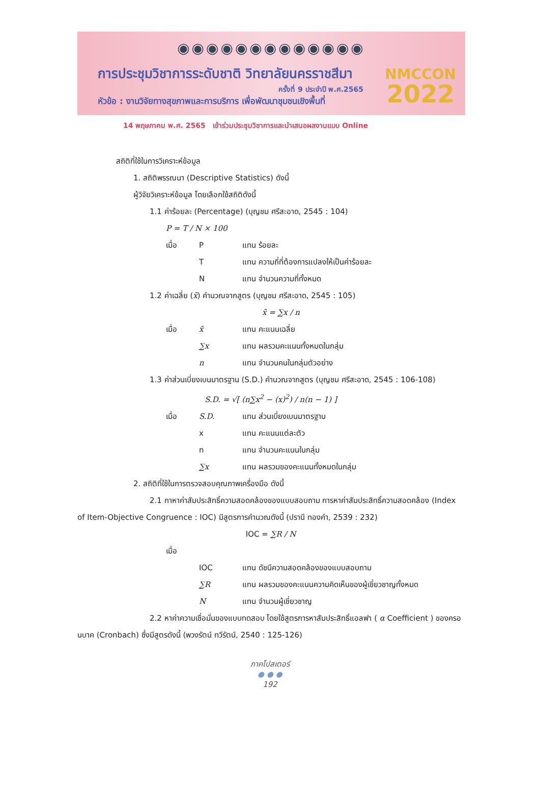◉◉◉◉◉◉◉◉◉◉◉◉◉
การประชุมวิชาการระดับชาติ วิทยาลัยนครราชสีมา
ครั้งที่ 9 ประจำปี พ.ศ.2565
หัวข้อ : งานวิจัยทางสุขภาพและการบริการ เพื่อพัฒนาชุมชนเชิงพื้นที่
14 พฤษภาคม พ.ศ. 2565 เข้าร่วมประชุมวิชาการและนำเสนอผลงานแบบ Online
NMCCON
2022
สถิติที่ใช้ในการวิเคราะห์ข้อมูล
1. สถิติพรรณนา (Descriptive Statistics) ดังนี้
ผู้วิจัยวิเคราะห์ข้อมูล โดยเลือกใช้สถิติดังนี้
1.1 ค่าร้อยละ (Percentage) (บุญชม ศรีสะอาด, 2545 : 104)
P = T / N × 100
เมื่อ P แทน ร้อยละ
Tแทน ความถี่ที่ต้องการแปลงให้เป็นค่าร้อยละ
Nแทน จำนวนความถี่ทั้งหมด
1.2 ค่าเฉลี่ย (x̄) คำนวณจากสูตร (บุญชม ศรีสะอาด, 2545 : 105)
x̄ = ∑x / n
เมื่อ x̄ แทน คะแนนเฉลี่ย
∑x แทน ผลรวมคะแนนทั้งหมดในกลุ่ม
n แทน จำนวนคนในกลุ่มตัวอย่าง
1.3 ค่าส่วนเบี่ยงเบนมาตรฐาน (S.D.) คำนวณจากสูตร (บุญชม ศรีสะอาด, 2545 : 106-108)
S.D. = √[ (n∑x<sup>2</sup> − (x)<sup>2</sup>) / n(n − 1) ]
เมื่อ S.D. แทน ส่วนเบี่ยงเบนมาตรฐาน
x แทน คะแนนแต่ละตัว
n แทน จำนวนคะแนนในกลุ่ม
∑x แทน ผลรวมของคะแนนทั้งหมดในกลุ่ม
2. สถิติที่ใช้ในการตรวจสอบคุณภาพเครื่องมือ ดังนี้
2.1 กาหาค่าสัมประสิทธิ์ความสอดคล้องของแบบสอบถาม การหาค่าสัมประสิทธิ์ความสอดคล้อง (Index of Item-Objective Congruence : IOC) มีสูตรการคำนวณดังนี้ (ปรานี ทองคำ, 2539 : 232)
IOC = ∑R / N
เมื่อ
IOC แทน ดัชนีความสอดคล้องของแบบสอบถาม
∑R แทน ผลรวมของคะแนนความคิดเห็นของผู้เชี่ยวชาญทั้งหมด
Nแทน จำนวนผู้เชี่ยวชาญ
2.2 หาค่าความเชื่อมั่นของแบบทดสอบ โดยใช้สูตรการหาสัมประสิทธิ์แอลฟา ( α Coefficient ) ของครอนบาค (Cronbach) ซึ่งมีสูตรดังนี้ (พวงรัตน์ ทวีรัตน์, 2540 : 125-126)
ภาคโปสเตอร์
● ● ●
192